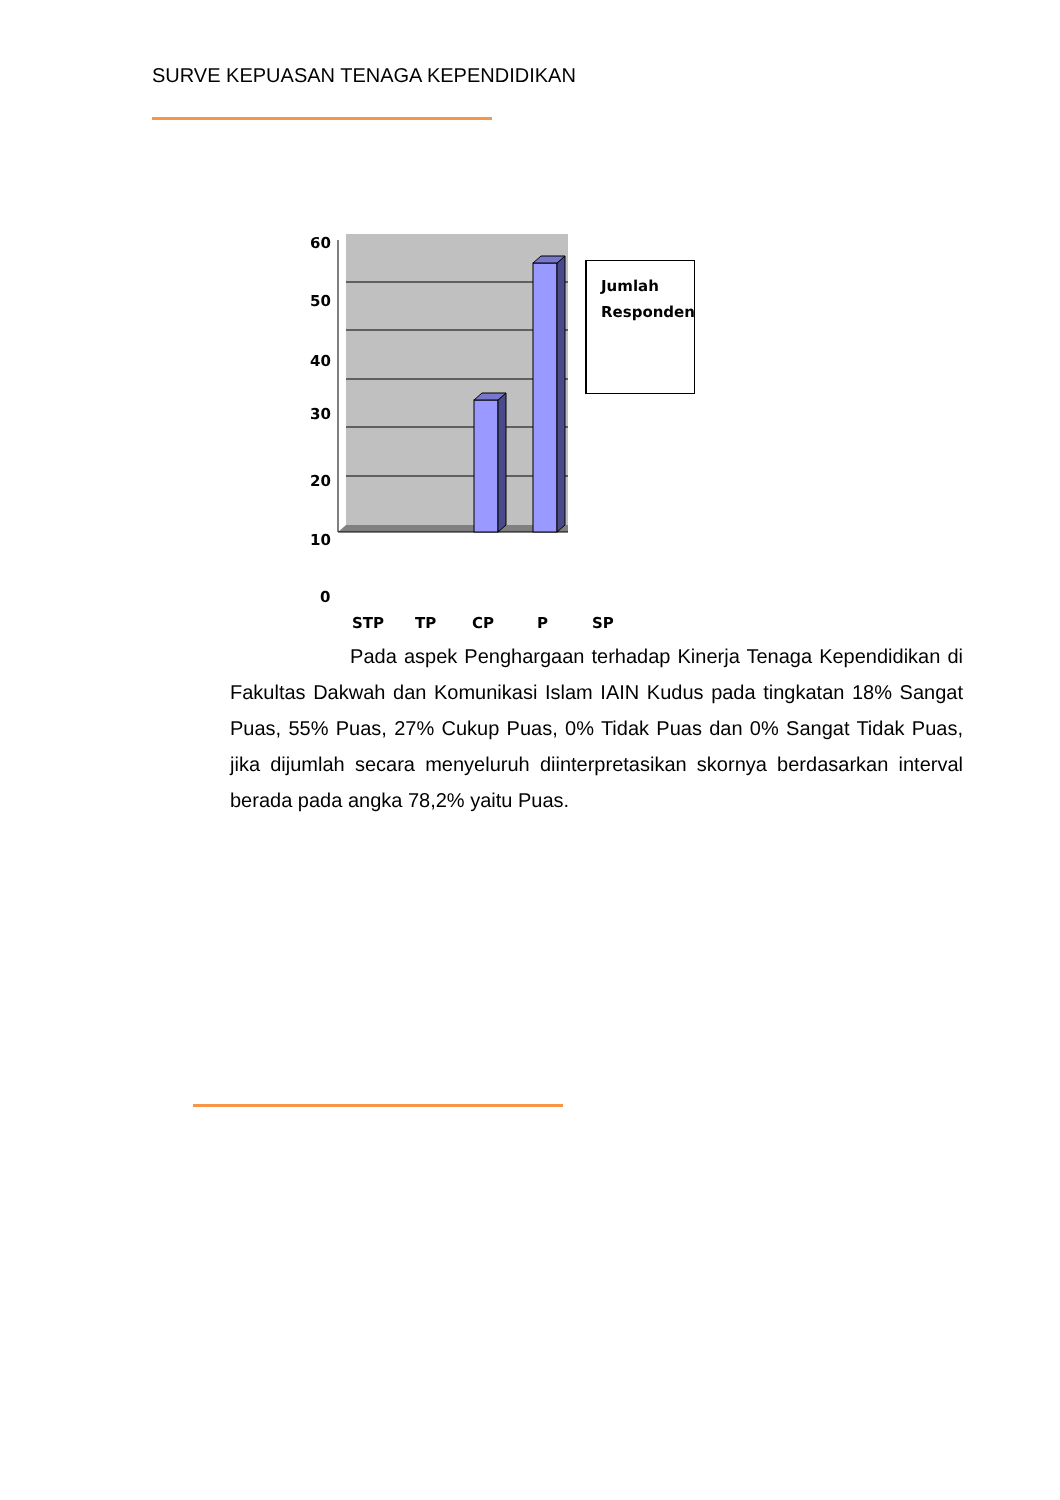SURVE KEPUASAN TENAGA KEPENDIDIKAN
60
50
40
30
20
10
0
STP
TP
CP
P
SP
Jumlah Responden
Pada aspek Penghargaan terhadap Kinerja Tenaga Kependidikan di Fakultas Dakwah dan Komunikasi Islam IAIN Kudus pada tingkatan 18% Sangat Puas, 55% Puas, 27% Cukup Puas, 0% Tidak Puas dan 0% Sangat Tidak Puas, jika dijumlah secara menyeluruh diinterpretasikan skornya berdasarkan interval berada pada angka 78,2% yaitu Puas.